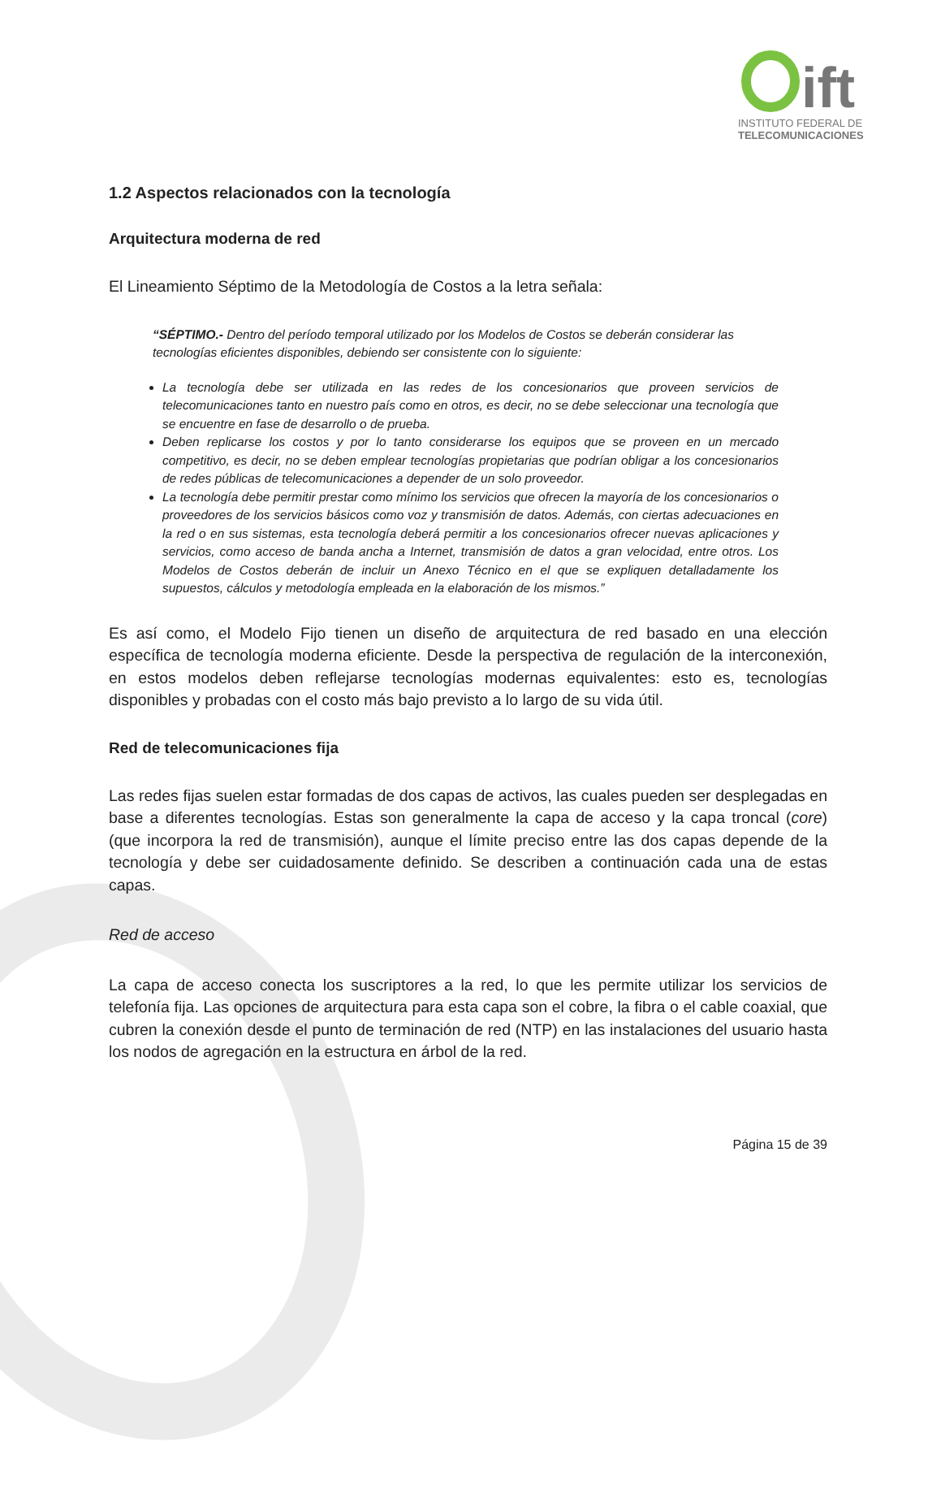ift
INSTITUTO FEDERAL DE
TELECOMUNICACIONES
1.2 Aspectos relacionados con la tecnología
Arquitectura moderna de red
El Lineamiento Séptimo de la Metodología de Costos a la letra señala:
“SÉPTIMO.- Dentro del período temporal utilizado por los Modelos de Costos se deberán considerar las tecnologías eficientes disponibles, debiendo ser consistente con lo siguiente:
La tecnología debe ser utilizada en las redes de los concesionarios que proveen servicios de telecomunicaciones tanto en nuestro país como en otros, es decir, no se debe seleccionar una tecnología que se encuentre en fase de desarrollo o de prueba.
Deben replicarse los costos y por lo tanto considerarse los equipos que se proveen en un mercado competitivo, es decir, no se deben emplear tecnologías propietarias que podrían obligar a los concesionarios de redes públicas de telecomunicaciones a depender de un solo proveedor.
La tecnología debe permitir prestar como mínimo los servicios que ofrecen la mayoría de los concesionarios o proveedores de los servicios básicos como voz y transmisión de datos. Además, con ciertas adecuaciones en la red o en sus sistemas, esta tecnología deberá permitir a los concesionarios ofrecer nuevas aplicaciones y servicios, como acceso de banda ancha a Internet, transmisión de datos a gran velocidad, entre otros. Los Modelos de Costos deberán de incluir un Anexo Técnico en el que se expliquen detalladamente los supuestos, cálculos y metodología empleada en la elaboración de los mismos.”
Es así como, el Modelo Fijo tienen un diseño de arquitectura de red basado en una elección específica de tecnología moderna eficiente. Desde la perspectiva de regulación de la interconexión, en estos modelos deben reflejarse tecnologías modernas equivalentes: esto es, tecnologías disponibles y probadas con el costo más bajo previsto a lo largo de su vida útil.
Red de telecomunicaciones fija
Las redes fijas suelen estar formadas de dos capas de activos, las cuales pueden ser desplegadas en base a diferentes tecnologías. Estas son generalmente la capa de acceso y la capa troncal (core) (que incorpora la red de transmisión), aunque el límite preciso entre las dos capas depende de la tecnología y debe ser cuidadosamente definido. Se describen a continuación cada una de estas capas.
Red de acceso
La capa de acceso conecta los suscriptores a la red, lo que les permite utilizar los servicios de telefonía fija. Las opciones de arquitectura para esta capa son el cobre, la fibra o el cable coaxial, que cubren la conexión desde el punto de terminación de red (NTP) en las instalaciones del usuario hasta los nodos de agregación en la estructura en árbol de la red.
Página 15 de 39